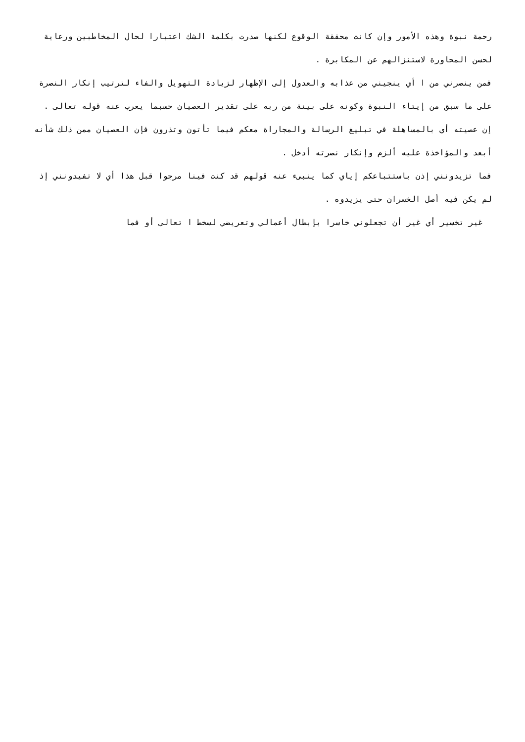رحمة نبوة وهذه الأمور وإن كانت محققة الوقوع لكنها صدرت بكلمة الشك اعتبارا لحال المخاطبين ورعاية لحسن المحاورة لاستنزالهم عن المكابرة .
فمن ينصرني من ا أي ينجيني من عذابه والعدول إلى الإظهار لزيادة التهويل والفاء لترتيب إنكار النصرة على ما سبق من إيتاء النبوة وكونه على بينة من ربه على تقدير العصيان حسبما يعرب عنه قوله تعالى .
إن عصيته أي بالمساهلة في تبليغ الرسالة والمجاراة معكم فيما تأتون وتذرون فإن العصيان ممن ذلك شأنه أبعد والمؤاخذة عليه ألزم وإنكار نصرته أدخل .
فما تزيدونني إذن باستتباعكم إياي كما ينبىء عنه قولهم قد كنت فينا مرجوا قبل هذا أي لا تفيدونني إذ لم يكن فيه أصل الخسران حتى يزيدوه .
غير تخسير أي غير أن تجعلوني خاسرا بإبطال أعمالي وتعريضي لسخط ا تعالى أو فما